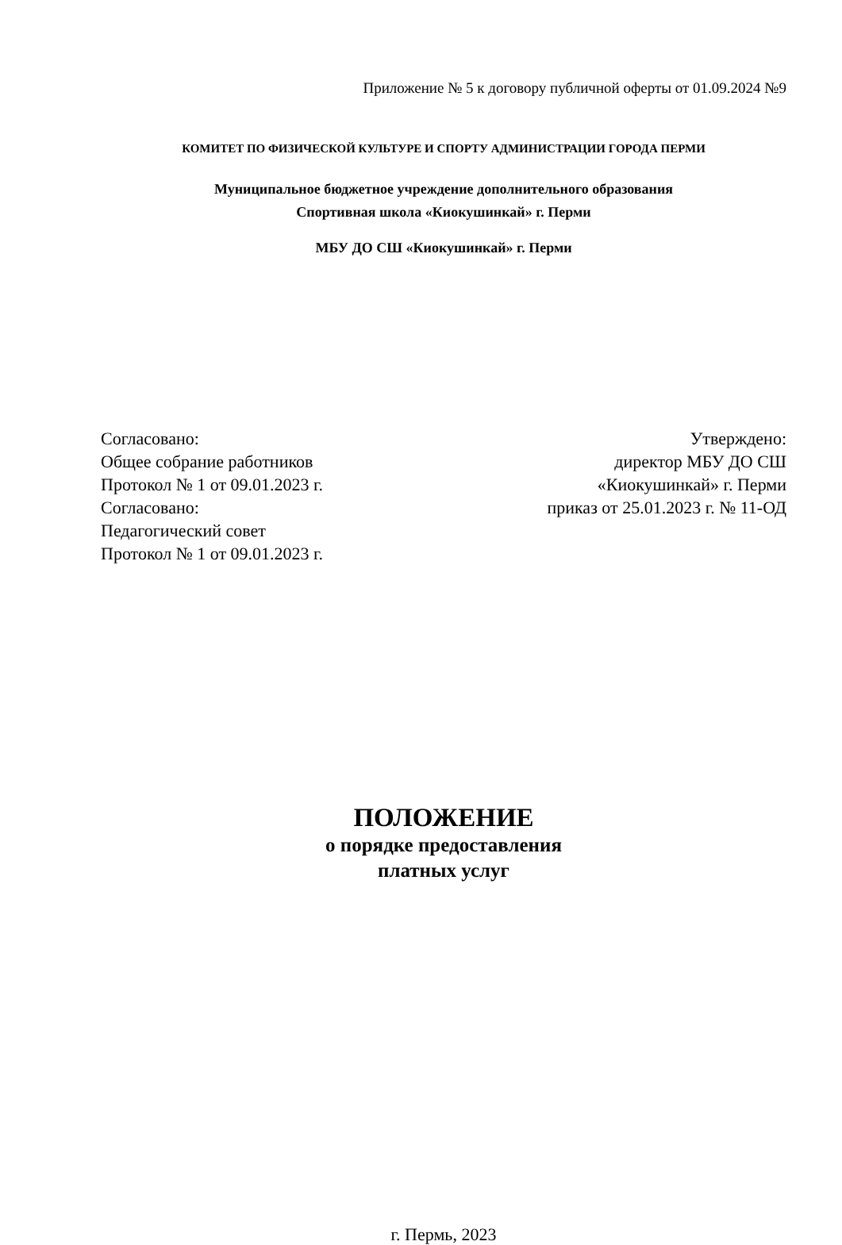Приложение № 5 к договору публичной оферты от 01.09.2024 №9
КОМИТЕТ ПО ФИЗИЧЕСКОЙ КУЛЬТУРЕ И СПОРТУ АДМИНИСТРАЦИИ ГОРОДА ПЕРМИ
Муниципальное бюджетное учреждение дополнительного образования
Спортивная школа «Киокушинкай» г. Перми
МБУ ДО СШ «Киокушинкай» г. Перми
Согласовано:
Общее собрание работников
Протокол № 1 от 09.01.2023 г.
Согласовано:
Педагогический совет
Протокол № 1 от 09.01.2023 г.
Утверждено:
директор МБУ ДО СШ
«Киокушинкай» г. Перми
приказ от 25.01.2023 г. № 11-ОД
ПОЛОЖЕНИЕ
о порядке предоставления
платных услуг
г. Пермь, 2023